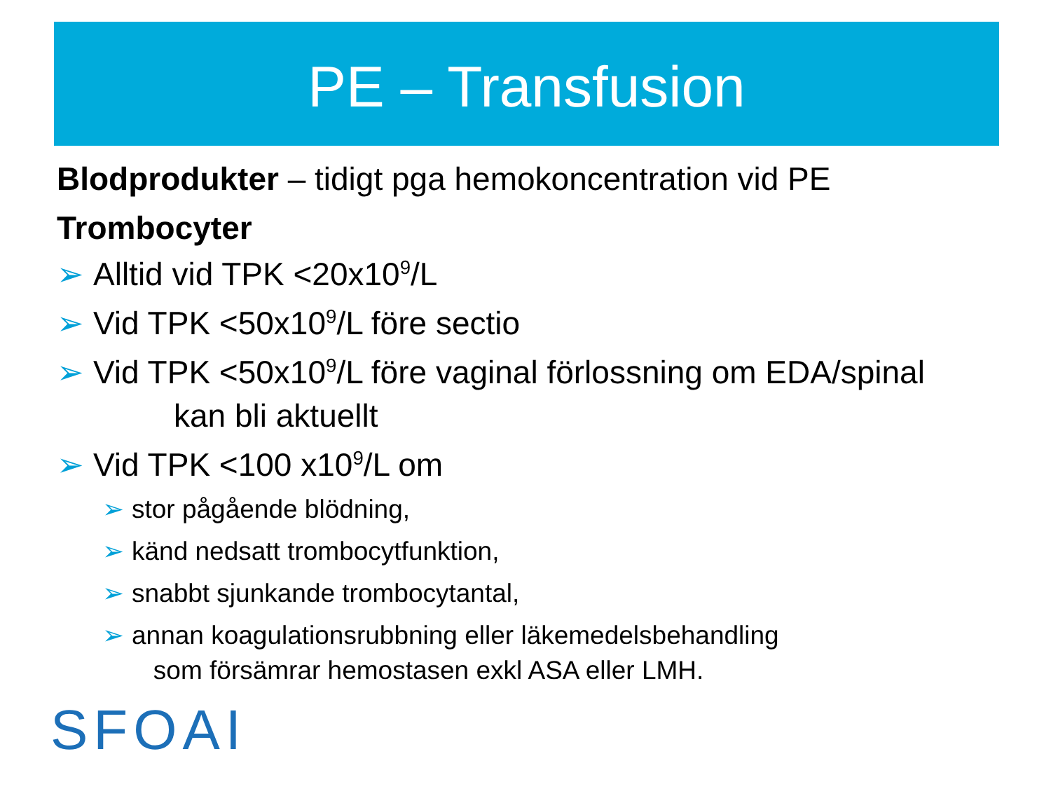PE – Transfusion
Blodprodukter – tidigt pga hemokoncentration vid PE
Trombocyter
➢ Alltid vid TPK <20x10<sup>9</sup>/L
➢ Vid TPK <50x10<sup>9</sup>/L före sectio
➢ Vid TPK <50x10<sup>9</sup>/L före vaginal förlossning om EDA/spinal
kan bli aktuellt
➢ Vid TPK <100 x10<sup>9</sup>/L om
➢ stor pågående blödning,
➢ känd nedsatt trombocytfunktion,
➢ snabbt sjunkande trombocytantal,
➢ annan koagulationsrubbning eller läkemedelsbehandling
som försämrar hemostasen exkl ASA eller LMH.
SFOAI